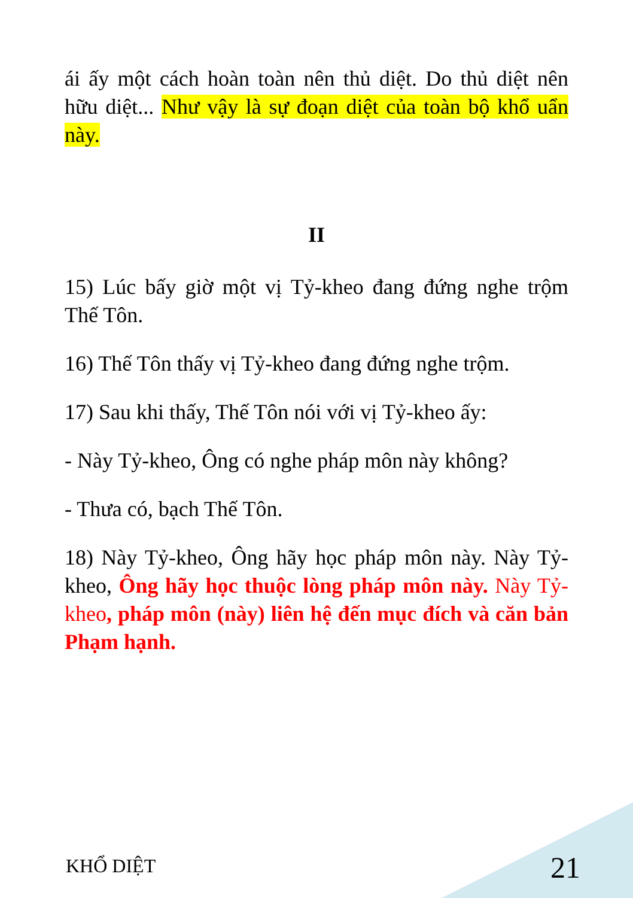ái ấy một cách hoàn toàn nên thủ diệt. Do thủ diệt nên hữu diệt... Như vậy là sự đoạn diệt của toàn bộ khổ uẩn này.
II
15) Lúc bấy giờ một vị Tỷ-kheo đang đứng nghe trộm Thế Tôn.
16) Thế Tôn thấy vị Tỷ-kheo đang đứng nghe trộm.
17) Sau khi thấy, Thế Tôn nói với vị Tỷ-kheo ấy:
- Này Tỷ-kheo, Ông có nghe pháp môn này không?
- Thưa có, bạch Thế Tôn.
18) Này Tỷ-kheo, Ông hãy học pháp môn này. Này Tỷ-kheo, Ông hãy học thuộc lòng pháp môn này. Này Tỷ-kheo, pháp môn (này) liên hệ đến mục đích và căn bản Phạm hạnh.
KHỔ DIỆT 21